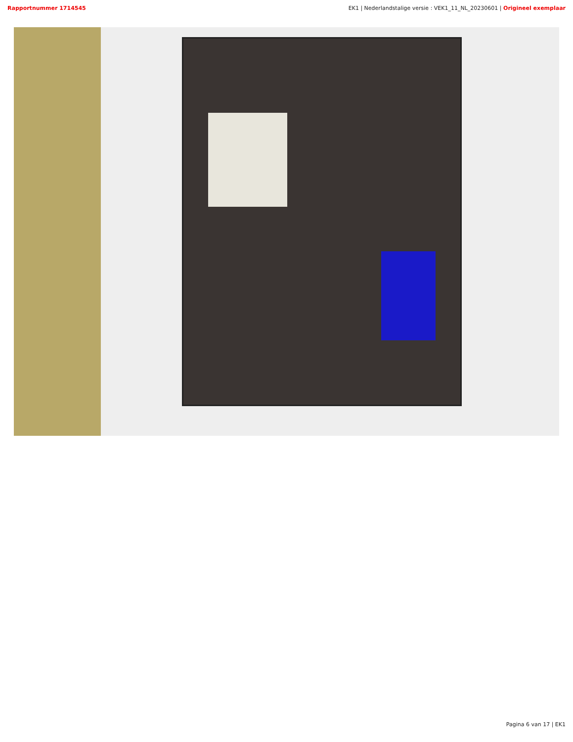Rapportnummer 1714545 EK1 | Nederlandstalige versie : VEK1_11_NL_20230601 | Origineel exemplaar
Pagina 6 van 17 | EK1